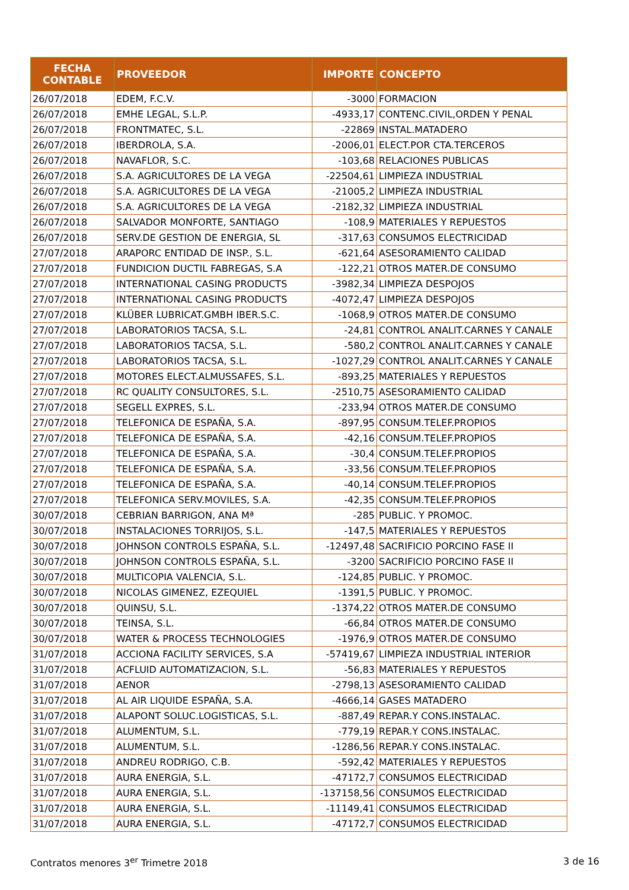| FECHA CONTABLE | PROVEEDOR | IMPORTE | CONCEPTO |
| --- | --- | --- | --- |
| 26/07/2018 | EDEM, F.C.V. | -3000 | FORMACION |
| 26/07/2018 | EMHE LEGAL, S.L.P. | -4933,17 | CONTENC.CIVIL,ORDEN Y PENAL |
| 26/07/2018 | FRONTMATEC, S.L. | -22869 | INSTAL.MATADERO |
| 26/07/2018 | IBERDROLA, S.A. | -2006,01 | ELECT.POR CTA.TERCEROS |
| 26/07/2018 | NAVAFLOR, S.C. | -103,68 | RELACIONES PUBLICAS |
| 26/07/2018 | S.A. AGRICULTORES DE LA VEGA | -22504,61 | LIMPIEZA INDUSTRIAL |
| 26/07/2018 | S.A. AGRICULTORES DE LA VEGA | -21005,2 | LIMPIEZA INDUSTRIAL |
| 26/07/2018 | S.A. AGRICULTORES DE LA VEGA | -2182,32 | LIMPIEZA INDUSTRIAL |
| 26/07/2018 | SALVADOR MONFORTE, SANTIAGO | -108,9 | MATERIALES Y REPUESTOS |
| 26/07/2018 | SERV.DE GESTION DE ENERGIA, SL | -317,63 | CONSUMOS ELECTRICIDAD |
| 27/07/2018 | ARAPORC ENTIDAD DE INSP., S.L. | -621,64 | ASESORAMIENTO CALIDAD |
| 27/07/2018 | FUNDICION DUCTIL FABREGAS, S.A | -122,21 | OTROS MATER.DE CONSUMO |
| 27/07/2018 | INTERNATIONAL CASING PRODUCTS | -3982,34 | LIMPIEZA DESPOJOS |
| 27/07/2018 | INTERNATIONAL CASING PRODUCTS | -4072,47 | LIMPIEZA DESPOJOS |
| 27/07/2018 | KLÜBER LUBRICAT.GMBH IBER.S.C. | -1068,9 | OTROS MATER.DE CONSUMO |
| 27/07/2018 | LABORATORIOS TACSA, S.L. | -24,81 | CONTROL ANALIT.CARNES Y CANALE |
| 27/07/2018 | LABORATORIOS TACSA, S.L. | -580,2 | CONTROL ANALIT.CARNES Y CANALE |
| 27/07/2018 | LABORATORIOS TACSA, S.L. | -1027,29 | CONTROL ANALIT.CARNES Y CANALE |
| 27/07/2018 | MOTORES ELECT.ALMUSSAFES, S.L. | -893,25 | MATERIALES Y REPUESTOS |
| 27/07/2018 | RC QUALITY CONSULTORES, S.L. | -2510,75 | ASESORAMIENTO CALIDAD |
| 27/07/2018 | SEGELL EXPRES, S.L. | -233,94 | OTROS MATER.DE CONSUMO |
| 27/07/2018 | TELEFONICA DE ESPAÑA, S.A. | -897,95 | CONSUM.TELEF.PROPIOS |
| 27/07/2018 | TELEFONICA DE ESPAÑA, S.A. | -42,16 | CONSUM.TELEF.PROPIOS |
| 27/07/2018 | TELEFONICA DE ESPAÑA, S.A. | -30,4 | CONSUM.TELEF.PROPIOS |
| 27/07/2018 | TELEFONICA DE ESPAÑA, S.A. | -33,56 | CONSUM.TELEF.PROPIOS |
| 27/07/2018 | TELEFONICA DE ESPAÑA, S.A. | -40,14 | CONSUM.TELEF.PROPIOS |
| 27/07/2018 | TELEFONICA SERV.MOVILES, S.A. | -42,35 | CONSUM.TELEF.PROPIOS |
| 30/07/2018 | CEBRIAN BARRIGON, ANA Mª | -285 | PUBLIC. Y PROMOC. |
| 30/07/2018 | INSTALACIONES TORRIJOS, S.L. | -147,5 | MATERIALES Y REPUESTOS |
| 30/07/2018 | JOHNSON CONTROLS ESPAÑA, S.L. | -12497,48 | SACRIFICIO PORCINO FASE II |
| 30/07/2018 | JOHNSON CONTROLS ESPAÑA, S.L. | -3200 | SACRIFICIO PORCINO FASE II |
| 30/07/2018 | MULTICOPIA VALENCIA, S.L. | -124,85 | PUBLIC. Y PROMOC. |
| 30/07/2018 | NICOLAS GIMENEZ, EZEQUIEL | -1391,5 | PUBLIC. Y PROMOC. |
| 30/07/2018 | QUINSU, S.L. | -1374,22 | OTROS MATER.DE CONSUMO |
| 30/07/2018 | TEINSA, S.L. | -66,84 | OTROS MATER.DE CONSUMO |
| 30/07/2018 | WATER & PROCESS TECHNOLOGIES | -1976,9 | OTROS MATER.DE CONSUMO |
| 31/07/2018 | ACCIONA FACILITY SERVICES, S.A | -57419,67 | LIMPIEZA INDUSTRIAL INTERIOR |
| 31/07/2018 | ACFLUID AUTOMATIZACION, S.L. | -56,83 | MATERIALES Y REPUESTOS |
| 31/07/2018 | AENOR | -2798,13 | ASESORAMIENTO CALIDAD |
| 31/07/2018 | AL AIR LIQUIDE ESPAÑA, S.A. | -4666,14 | GASES MATADERO |
| 31/07/2018 | ALAPONT SOLUC.LOGISTICAS, S.L. | -887,49 | REPAR.Y CONS.INSTALAC. |
| 31/07/2018 | ALUMENTUM, S.L. | -779,19 | REPAR.Y CONS.INSTALAC. |
| 31/07/2018 | ALUMENTUM, S.L. | -1286,56 | REPAR.Y CONS.INSTALAC. |
| 31/07/2018 | ANDREU RODRIGO, C.B. | -592,42 | MATERIALES Y REPUESTOS |
| 31/07/2018 | AURA ENERGIA, S.L. | -47172,7 | CONSUMOS ELECTRICIDAD |
| 31/07/2018 | AURA ENERGIA, S.L. | -137158,56 | CONSUMOS ELECTRICIDAD |
| 31/07/2018 | AURA ENERGIA, S.L. | -11149,41 | CONSUMOS ELECTRICIDAD |
| 31/07/2018 | AURA ENERGIA, S.L. | -47172,7 | CONSUMOS ELECTRICIDAD |
Contratos menores 3<sup>er</sup> Trimetre 2018 3 de 16